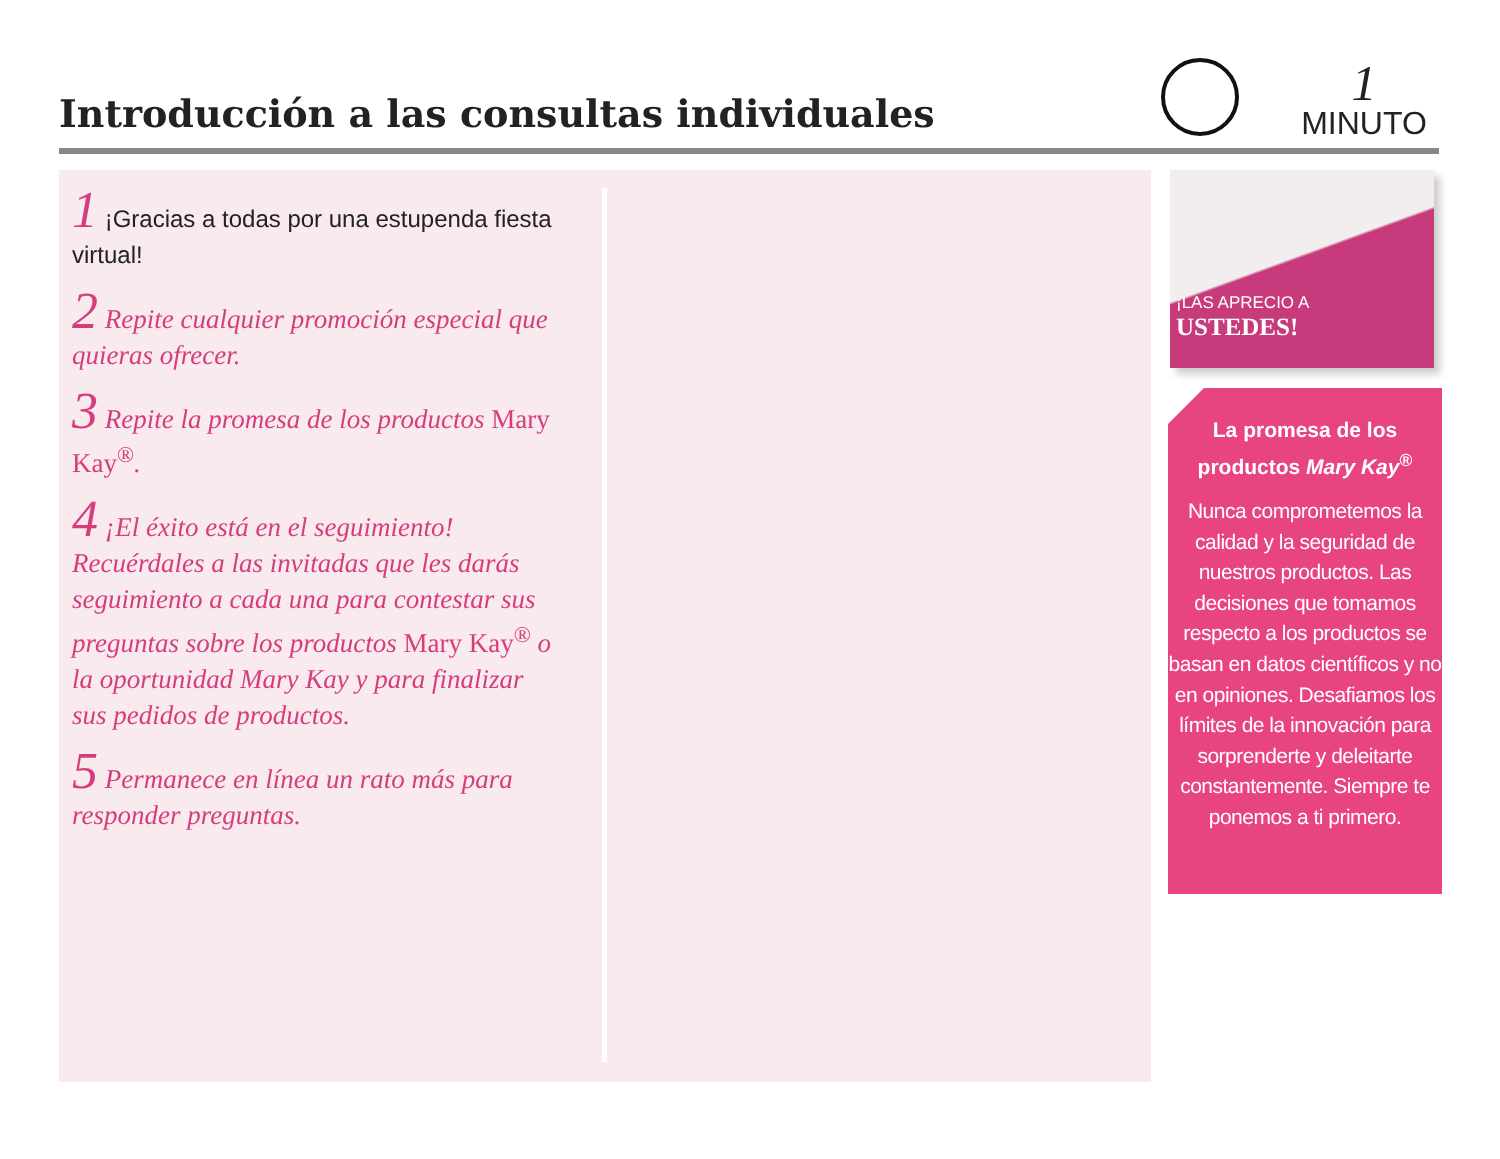Introducción a las consultas individuales
1
MINUTO
1 ¡Gracias a todas por una estupenda fiesta virtual!
2 Repite cualquier promoción especial que quieras ofrecer.
3 Repite la promesa de los productos Mary Kay<sup>®</sup>.
4 ¡El éxito está en el seguimiento! Recuérdales a las invitadas que les darás seguimiento a cada una para contestar sus preguntas sobre los productos Mary Kay<sup>®</sup> o la oportunidad Mary Kay y para finalizar sus pedidos de productos.
5 Permanece en línea un rato más para responder preguntas.
¡LAS APRECIO A
USTEDES!
La promesa de los productos Mary Kay<sup>®</sup>
Nunca comprometemos la calidad y la seguridad de nuestros productos. Las decisiones que tomamos respecto a los productos se basan en datos científicos y no en opiniones. Desafiamos los límites de la innovación para sorprenderte y deleitarte constantemente. Siempre te ponemos a ti primero.